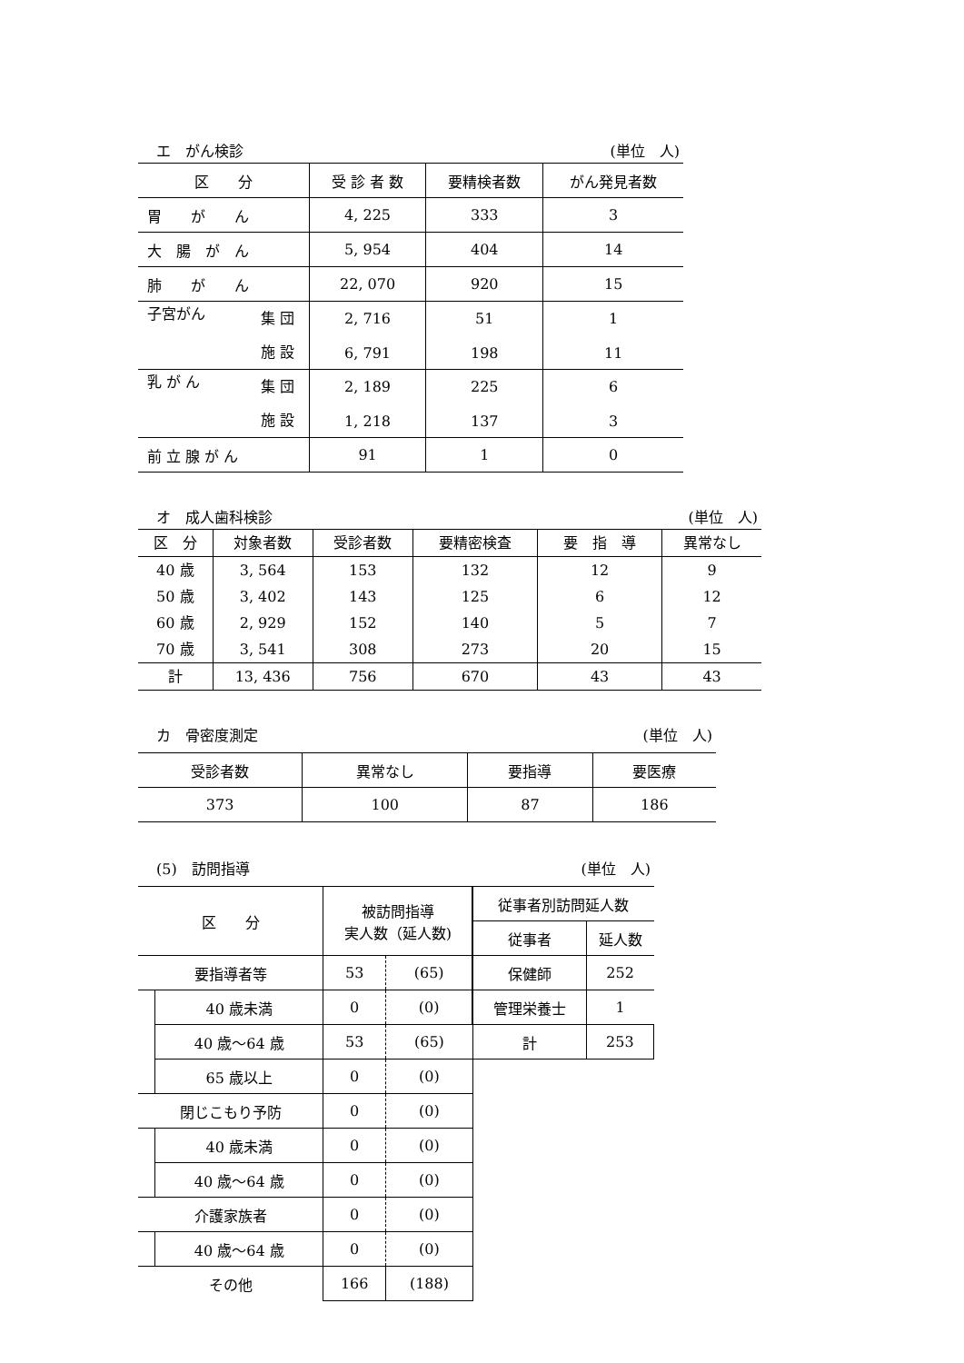エ　がん検診 (単位　人)
| 区 分 | 受 診 者 数 | 要精検者数 | がん発見者数 |
| --- | --- | --- | --- |
| 胃 が ん | 4, 225 | 333 | 3 |
| 大 腸 が ん | 5, 954 | 404 | 14 |
| 肺 が ん | 22, 070 | 920 | 15 |
| 子宮がん 集 団 施 設 | 2, 716 6, 791 | 51 198 | 1 11 |
| 乳 が ん 集 団 施 設 | 2, 189 1, 218 | 225 137 | 6 3 |
| 前 立 腺 が ん | 91 | 1 | 0 |
オ　成人歯科検診 (単位　人)
| 区 分 | 対象者数 | 受診者数 | 要精密検査 | 要 指 導 | 異常なし |
| --- | --- | --- | --- | --- | --- |
| 40 歳 | 3, 564 | 153 | 132 | 12 | 9 |
| 50 歳 | 3, 402 | 143 | 125 | 6 | 12 |
| 60 歳 | 2, 929 | 152 | 140 | 5 | 7 |
| 70 歳 | 3, 541 | 308 | 273 | 20 | 15 |
| 計 | 13, 436 | 756 | 670 | 43 | 43 |
カ　骨密度測定 (単位　人)
| 受診者数 | 異常なし | 要指導 | 要医療 |
| 373 | 100 | 87 | 186 |
(5)　訪問指導 (単位　人)
| 区 分 | | 被訪問指導 実人数（延人数) | | 従事者別訪問延人数 | |
| | | | | 従事者 | 延人数 |
| 要指導者等 | | 53 | (65) | 保健師 | 252 |
| | 40 歳未満 | 0 | (0) | 管理栄養士 | 1 |
| | 40 歳～64 歳 | 53 | (65) | 計 | 253 |
| | 65 歳以上 | 0 | (0) | | |
| 閉じこもり予防 | | 0 | (0) | | |
| | 40 歳未満 | 0 | (0) | | |
| | 40 歳～64 歳 | 0 | (0) | | |
| 介護家族者 | | 0 | (0) | | |
| | 40 歳～64 歳 | 0 | (0) | | |
| その他 | | 166 | (188) | | |